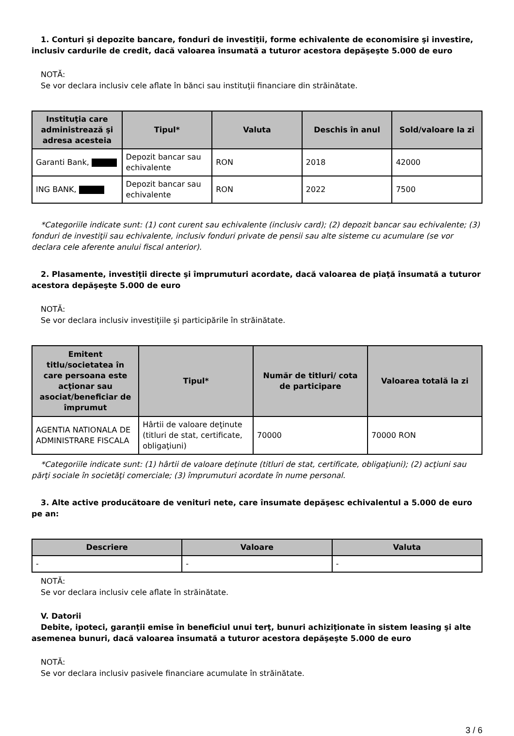1. Conturi şi depozite bancare, fonduri de investiţii, forme echivalente de economisire şi investire, inclusiv cardurile de credit, dacă valoarea însumată a tuturor acestora depăşeşte 5.000 de euro
NOTĂ:
Se vor declara inclusiv cele aflate în bănci sau instituţii financiare din străinătate.
| Instituţia care administrează şi adresa acesteia | Tipul* | Valuta | Deschis în anul | Sold/valoare la zi |
| --- | --- | --- | --- | --- |
| Garanti Bank, | Depozit bancar sau echivalente | RON | 2018 | 42000 |
| ING BANK, | Depozit bancar sau echivalente | RON | 2022 | 7500 |
*Categoriile indicate sunt: (1) cont curent sau echivalente (inclusiv card); (2) depozit bancar sau echivalente; (3) fonduri de investiţii sau echivalente, inclusiv fonduri private de pensii sau alte sisteme cu acumulare (se vor declara cele aferente anului fiscal anterior).
2. Plasamente, investiţii directe şi împrumuturi acordate, dacă valoarea de piaţă însumată a tuturor acestora depăşeşte 5.000 de euro
NOTĂ:
Se vor declara inclusiv investiţiile şi participările în străinătate.
| Emitent titlu/societatea în care persoana este acţionar sau asociat/beneficiar de împrumut | Tipul* | Număr de titluri/ cota de participare | Valoarea totală la zi |
| --- | --- | --- | --- |
| AGENTIA NATIONALA DE ADMINISTRARE FISCALA | Hârtii de valoare deţinute (titluri de stat, certificate, obligaţiuni) | 70000 | 70000 RON |
*Categoriile indicate sunt: (1) hârtii de valoare deţinute (titluri de stat, certificate, obligaţiuni); (2) acţiuni sau părţi sociale în societăţi comerciale; (3) împrumuturi acordate în nume personal.
3. Alte active producătoare de venituri nete, care însumate depăşesc echivalentul a 5.000 de euro pe an:
| Descriere | Valoare | Valuta |
| --- | --- | --- |
| - | - | - |
NOTĂ:
Se vor declara inclusiv cele aflate în străinătate.
V. Datorii
Debite, ipoteci, garanţii emise în beneficiul unui terţ, bunuri achiziţionate în sistem leasing şi alte asemenea bunuri, dacă valoarea însumată a tuturor acestora depăşeşte 5.000 de euro
NOTĂ:
Se vor declara inclusiv pasivele financiare acumulate în străinătate.
3 / 6